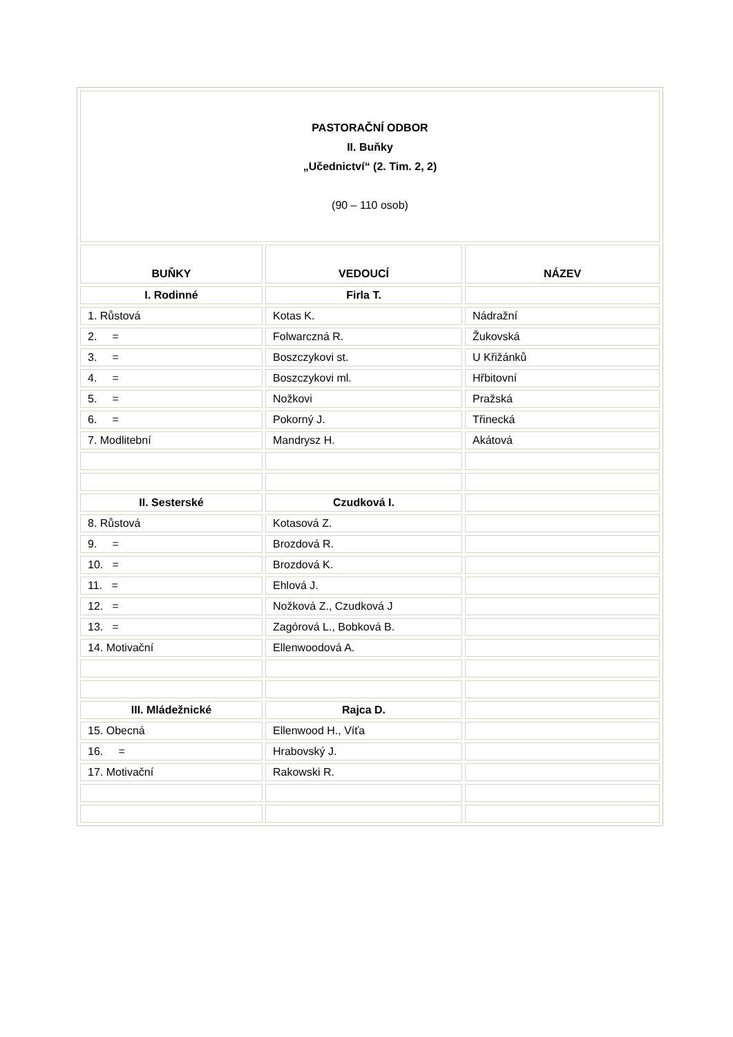| PASTORAČNÍ ODBOR II. Buňky „Učednictví“ (2. Tim. 2, 2) (90 – 110 osob) | | |
| BUŇKY | VEDOUCÍ | NÁZEV |
| I. Rodinné | Firla T. | |
| 1. Růstová | Kotas K. | Nádražní |
| 2. = | Folwarczná R. | Žukovská |
| 3. = | Boszczykovi st. | U Křižánků |
| 4. = | Boszczykovi ml. | Hřbitovní |
| 5. = | Nožkovi | Pražská |
| 6. = | Pokorný J. | Třinecká |
| 7. Modlitební | Mandrysz H. | Akátová |
| II. Sesterské | Czudková I. | |
| 8. Růstová | Kotasová Z. | |
| 9. = | Brozdová R. | |
| 10. = | Brozdová K. | |
| 11. = | Ehlová J. | |
| 12. = | Nožková Z., Czudková J | |
| 13. = | Zagórová L., Bobková B. | |
| 14. Motivační | Ellenwoodová A. | |
| III. Mládežnické | Rajca D. | |
| 15. Obecná | Ellenwood H., Víťa | |
| 16. = | Hrabovský J. | |
| 17. Motivační | Rakowski R. | |